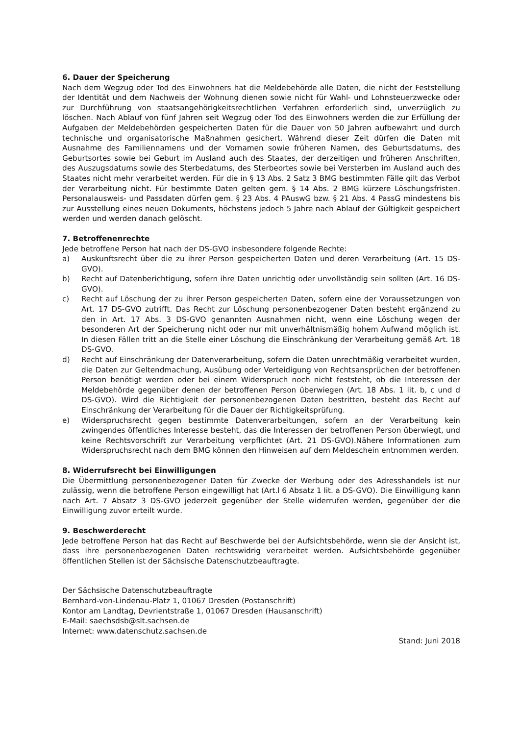6. Dauer der Speicherung
Nach dem Wegzug oder Tod des Einwohners hat die Meldebehörde alle Daten, die nicht der Feststellung der Identität und dem Nachweis der Wohnung dienen sowie nicht für Wahl- und Lohnsteuerzwecke oder zur Durchführung von staatsangehörigkeitsrechtlichen Verfahren erforderlich sind, unverzüglich zu löschen. Nach Ablauf von fünf Jahren seit Wegzug oder Tod des Einwohners werden die zur Erfüllung der Aufgaben der Meldebehörden gespeicherten Daten für die Dauer von 50 Jahren aufbewahrt und durch technische und organisatorische Maßnahmen gesichert. Während dieser Zeit dürfen die Daten mit Ausnahme des Familiennamens und der Vornamen sowie früheren Namen, des Geburtsdatums, des Geburtsortes sowie bei Geburt im Ausland auch des Staates, der derzeitigen und früheren Anschriften, des Auszugsdatums sowie des Sterbedatums, des Sterbeortes sowie bei Versterben im Ausland auch des Staates nicht mehr verarbeitet werden. Für die in § 13 Abs. 2 Satz 3 BMG bestimmten Fälle gilt das Verbot der Verarbeitung nicht. Für bestimmte Daten gelten gem. § 14 Abs. 2 BMG kürzere Löschungsfristen. Personalausweis- und Passdaten dürfen gem. § 23 Abs. 4 PAuswG bzw. § 21 Abs. 4 PassG mindestens bis zur Ausstellung eines neuen Dokuments, höchstens jedoch 5 Jahre nach Ablauf der Gültigkeit gespeichert werden und werden danach gelöscht.
7. Betroffenenrechte
Jede betroffene Person hat nach der DS-GVO insbesondere folgende Rechte:
a) Auskunftsrecht über die zu ihrer Person gespeicherten Daten und deren Verarbeitung (Art. 15 DS-GVO).
b) Recht auf Datenberichtigung, sofern ihre Daten unrichtig oder unvollständig sein sollten (Art. 16 DS-GVO).
c) Recht auf Löschung der zu ihrer Person gespeicherten Daten, sofern eine der Voraussetzungen von Art. 17 DS-GVO zutrifft. Das Recht zur Löschung personenbezogener Daten besteht ergänzend zu den in Art. 17 Abs. 3 DS-GVO genannten Ausnahmen nicht, wenn eine Löschung wegen der besonderen Art der Speicherung nicht oder nur mit unverhältnismäßig hohem Aufwand möglich ist. In diesen Fällen tritt an die Stelle einer Löschung die Einschränkung der Verarbeitung gemäß Art. 18 DS-GVO.
d) Recht auf Einschränkung der Datenverarbeitung, sofern die Daten unrechtmäßig verarbeitet wurden, die Daten zur Geltendmachung, Ausübung oder Verteidigung von Rechtsansprüchen der betroffenen Person benötigt werden oder bei einem Widerspruch noch nicht feststeht, ob die Interessen der Meldebehörde gegenüber denen der betroffenen Person überwiegen (Art. 18 Abs. 1 lit. b, c und d DS-GVO). Wird die Richtigkeit der personenbezogenen Daten bestritten, besteht das Recht auf Einschränkung der Verarbeitung für die Dauer der Richtigkeitsprüfung.
e) Widerspruchsrecht gegen bestimmte Datenverarbeitungen, sofern an der Verarbeitung kein zwingendes öffentliches Interesse besteht, das die Interessen der betroffenen Person überwiegt, und keine Rechtsvorschrift zur Verarbeitung verpflichtet (Art. 21 DS-GVO).Nähere Informationen zum Widerspruchsrecht nach dem BMG können den Hinweisen auf dem Meldeschein entnommen werden.
8. Widerrufsrecht bei Einwilligungen
Die Übermittlung personenbezogener Daten für Zwecke der Werbung oder des Adresshandels ist nur zulässig, wenn die betroffene Person eingewilligt hat (Art.l 6 Absatz 1 lit. a DS-GVO). Die Einwilligung kann nach Art. 7 Absatz 3 DS-GVO jederzeit gegenüber der Stelle widerrufen werden, gegenüber der die Einwilligung zuvor erteilt wurde.
9. Beschwerderecht
Jede betroffene Person hat das Recht auf Beschwerde bei der Aufsichtsbehörde, wenn sie der Ansicht ist, dass ihre personenbezogenen Daten rechtswidrig verarbeitet werden. Aufsichtsbehörde gegenüber öffentlichen Stellen ist der Sächsische Datenschutzbeauftragte.
Der Sächsische Datenschutzbeauftragte
Bernhard-von-Lindenau-Platz 1, 01067 Dresden (Postanschrift)
Kontor am Landtag, Devrientstraße 1, 01067 Dresden (Hausanschrift)
E-Mail: saechsdsb@slt.sachsen.de
Internet: www.datenschutz.sachsen.de
Stand: Juni 2018